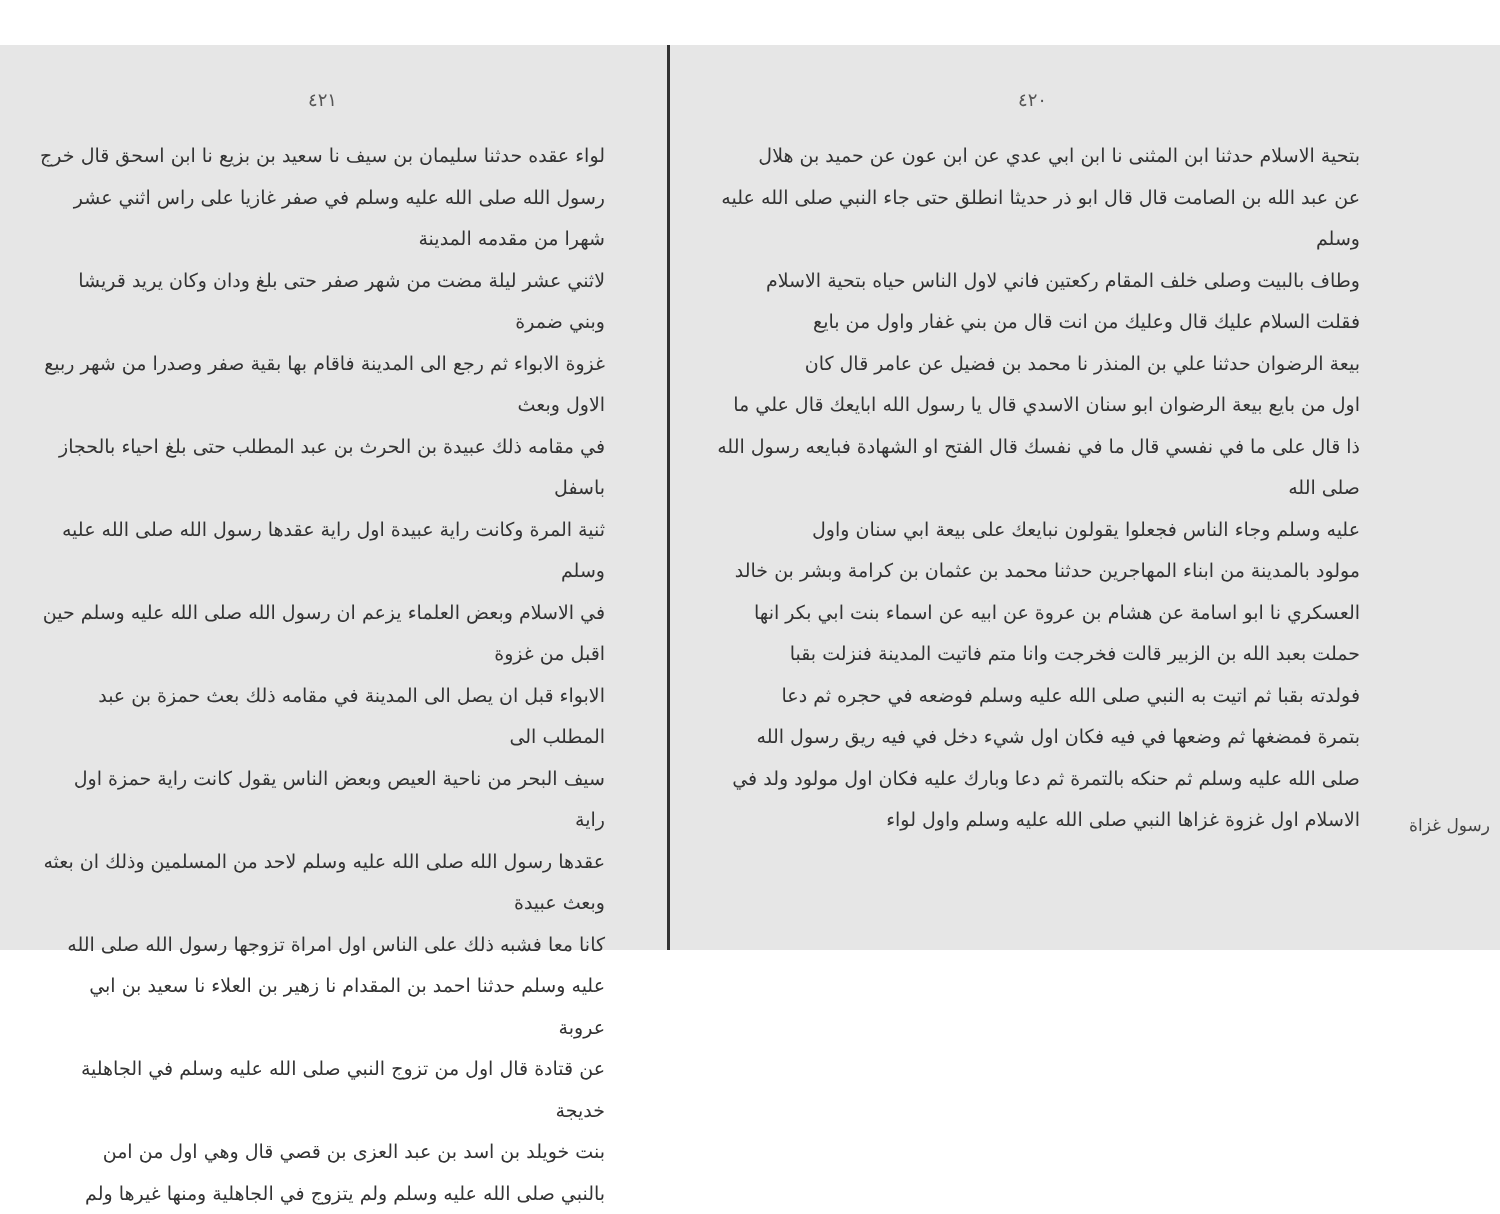٤٢٠
بتحية الاسلام حدثنا ابن المثنى نا ابن ابي عدي عن ابن عون عن حميد بن هلال
عن عبد الله بن الصامت قال قال ابو ذر حديثا انطلق حتى جاء النبي صلى الله عليه وسلم
وطاف بالبيت وصلى خلف المقام ركعتين فاني لاول الناس حياه بتحية الاسلام
فقلت السلام عليك قال وعليك من انت قال من بني غفار واول من بايع
بيعة الرضوان حدثنا علي بن المنذر نا محمد بن فضيل عن عامر قال كان
اول من بايع بيعة الرضوان ابو سنان الاسدي قال يا رسول الله ابايعك قال علي ما
ذا قال على ما في نفسي قال ما في نفسك قال الفتح او الشهادة فبايعه رسول الله صلى الله
عليه وسلم وجاء الناس فجعلوا يقولون نبايعك على بيعة ابي سنان واول
مولود بالمدينة من ابناء المهاجرين حدثنا محمد بن عثمان بن كرامة وبشر بن خالد
العسكري نا ابو اسامة عن هشام بن عروة عن ابيه عن اسماء بنت ابي بكر انها
حملت بعبد الله بن الزبير قالت فخرجت وانا متم فاتيت المدينة فنزلت بقبا
فولدته بقبا ثم اتيت به النبي صلى الله عليه وسلم فوضعه في حجره ثم دعا
بتمرة فمضغها ثم وضعها في فيه فكان اول شيء دخل في فيه ريق رسول الله
صلى الله عليه وسلم ثم حنكه بالتمرة ثم دعا وبارك عليه فكان اول مولود ولد في
الاسلام اول غزوة غزاها النبي صلى الله عليه وسلم واول لواء
٤٢١
لواء عقده حدثنا سليمان بن سيف نا سعيد بن بزيع نا ابن اسحق قال خرج
رسول الله صلى الله عليه وسلم في صفر غازيا على راس اثني عشر شهرا من مقدمه المدينة
لاثني عشر ليلة مضت من شهر صفر حتى بلغ ودان وكان يريد قريشا وبني ضمرة
غزوة الابواء ثم رجع الى المدينة فاقام بها بقية صفر وصدرا من شهر ربيع الاول وبعث
في مقامه ذلك عبيدة بن الحرث بن عبد المطلب حتى بلغ احياء بالحجاز باسفل
ثنية المرة وكانت راية عبيدة اول راية عقدها رسول الله صلى الله عليه وسلم
في الاسلام وبعض العلماء يزعم ان رسول الله صلى الله عليه وسلم حين اقبل من غزوة
الابواء قبل ان يصل الى المدينة في مقامه ذلك بعث حمزة بن عبد المطلب الى
سيف البحر من ناحية العيص وبعض الناس يقول كانت راية حمزة اول راية
عقدها رسول الله صلى الله عليه وسلم لاحد من المسلمين وذلك ان بعثه وبعث عبيدة
كانا معا فشبه ذلك على الناس اول امراة تزوجها رسول الله صلى الله
عليه وسلم حدثنا احمد بن المقدام نا زهير بن العلاء نا سعيد بن ابي عروبة
عن قتادة قال اول من تزوج النبي صلى الله عليه وسلم في الجاهلية خديجة
بنت خويلد بن اسد بن عبد العزى بن قصي قال وهي اول من امن
بالنبي صلى الله عليه وسلم ولم يتزوج في الجاهلية ومنها غيرها ولم
رسول غزاة